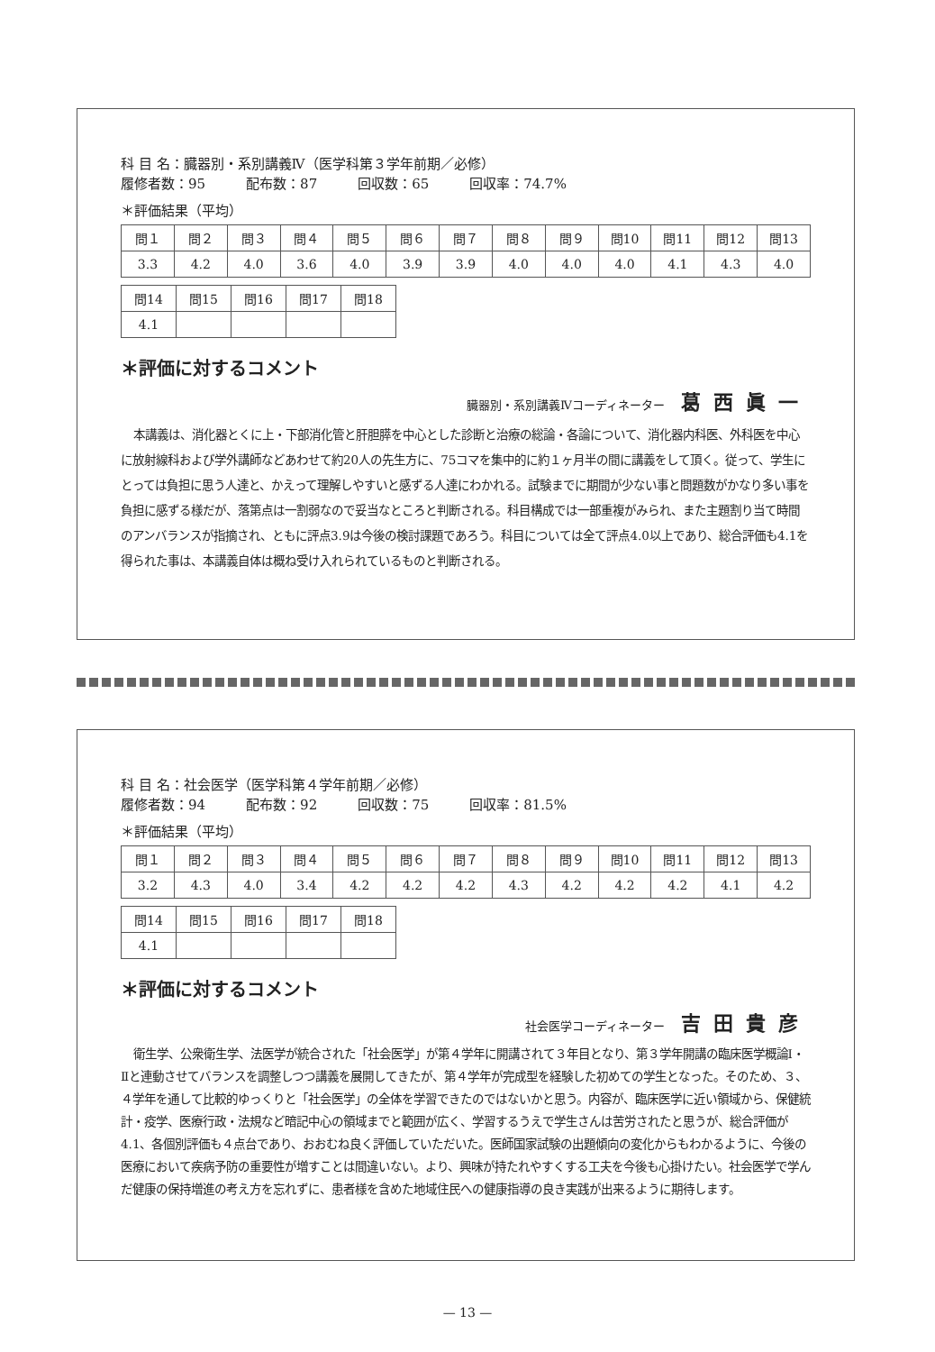科 目 名：臓器別・系別講義Ⅳ（医学科第３学年前期／必修）
履修者数：95　　　配布数：87　　　回収数：65　　　回収率：74.7%
＊評価結果（平均）
| 問１ | 問２ | 問３ | 問４ | 問５ | 問６ | 問７ | 問８ | 問９ | 問10 | 問11 | 問12 | 問13 |
| 3.3 | 4.2 | 4.0 | 3.6 | 4.0 | 3.9 | 3.9 | 4.0 | 4.0 | 4.0 | 4.1 | 4.3 | 4.0 |
| 問14 | 問15 | 問16 | 問17 | 問18 |
| 4.1 | | | | |
＊評価に対するコメント
臓器別・系別講義Ⅳコーディネーター 葛西眞一
本講義は、消化器とくに上・下部消化管と肝胆膵を中心とした診断と治療の総論・各論について、消化器内科医、外科医を中心に放射線科および学外講師などあわせて約20人の先生方に、75コマを集中的に約１ヶ月半の間に講義をして頂く。従って、学生にとっては負担に思う人達と、かえって理解しやすいと感ずる人達にわかれる。試験までに期間が少ない事と問題数がかなり多い事を負担に感ずる様だが、落第点は一割弱なので妥当なところと判断される。科目構成では一部重複がみられ、また主題割り当て時間のアンバランスが指摘され、ともに評点3.9は今後の検討課題であろう。科目については全て評点4.0以上であり、総合評価も4.1を得られた事は、本講義自体は概ね受け入れられているものと判断される。
科 目 名：社会医学（医学科第４学年前期／必修）
履修者数：94　　　配布数：92　　　回収数：75　　　回収率：81.5%
＊評価結果（平均）
| 問１ | 問２ | 問３ | 問４ | 問５ | 問６ | 問７ | 問８ | 問９ | 問10 | 問11 | 問12 | 問13 |
| 3.2 | 4.3 | 4.0 | 3.4 | 4.2 | 4.2 | 4.2 | 4.3 | 4.2 | 4.2 | 4.2 | 4.1 | 4.2 |
| 問14 | 問15 | 問16 | 問17 | 問18 |
| 4.1 | | | | |
＊評価に対するコメント
社会医学コーディネーター 吉田貴彦
衛生学、公衆衛生学、法医学が統合された「社会医学」が第４学年に開講されて３年目となり、第３学年開講の臨床医学概論Ⅰ・Ⅱと連動させてバランスを調整しつつ講義を展開してきたが、第４学年が完成型を経験した初めての学生となった。そのため、３、４学年を通して比較的ゆっくりと「社会医学」の全体を学習できたのではないかと思う。内容が、臨床医学に近い領域から、保健統計・疫学、医療行政・法規など暗記中心の領域までと範囲が広く、学習するうえで学生さんは苦労されたと思うが、総合評価が4.1、各個別評価も４点台であり、おおむね良く評価していただいた。医師国家試験の出題傾向の変化からもわかるように、今後の医療において疾病予防の重要性が増すことは間違いない。より、興味が持たれやすくする工夫を今後も心掛けたい。社会医学で学んだ健康の保持増進の考え方を忘れずに、患者様を含めた地域住民への健康指導の良き実践が出来るように期待します。
— 13 —